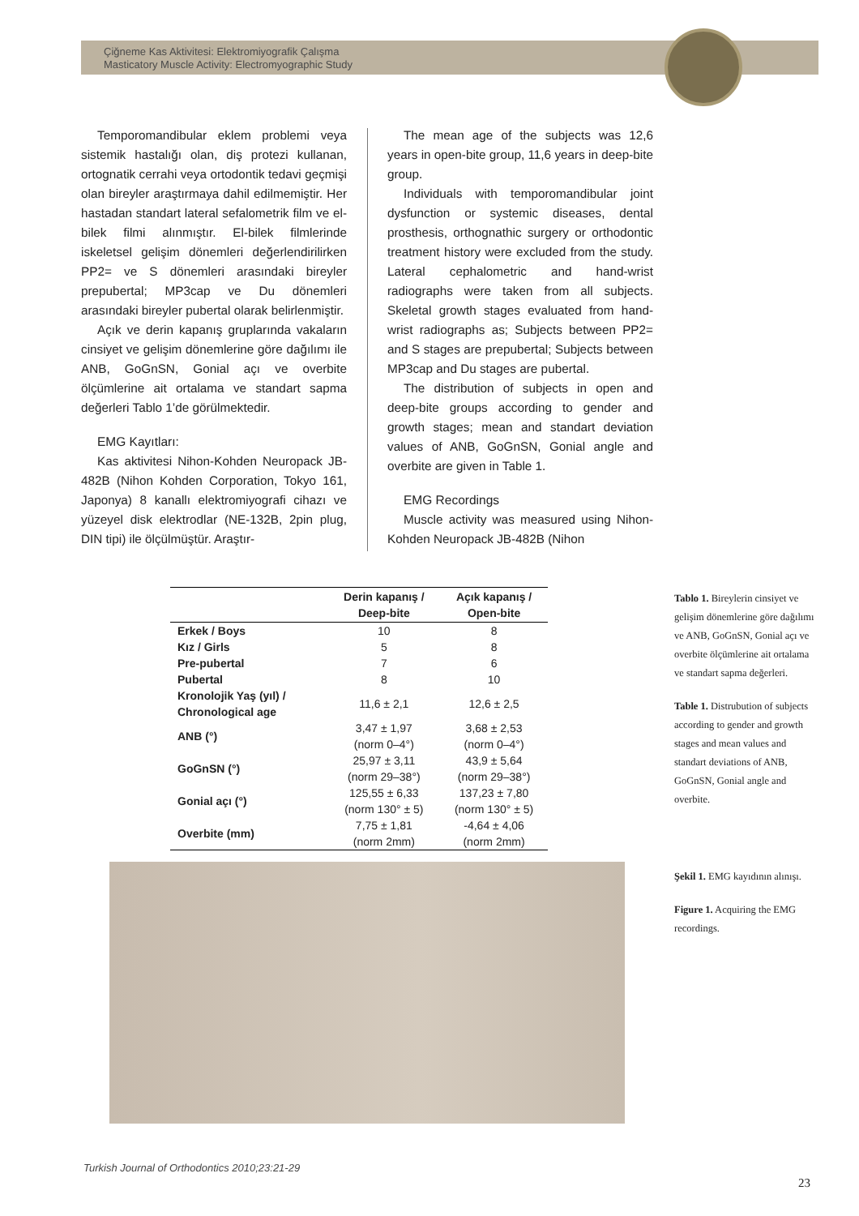Çiğneme Kas Aktivitesi: Elektromiyografik Çalışma
Masticatory Muscle Activity: Electromyographic Study
Temporomandibular eklem problemi veya sistemik hastalığı olan, diş protezi kullanan, ortognatik cerrahi veya ortodontik tedavi geçmişi olan bireyler araştırmaya dahil edilmemiştir. Her hastadan standart lateral sefalometrik film ve el-bilek filmi alınmıştır. El-bilek filmlerinde iskeletsel gelişim dönemleri değerlendirilirken PP2= ve S dönemleri arasındaki bireyler prepubertal; MP3cap ve Du dönemleri arasındaki bireyler pubertal olarak belirlenmiştir.
Açık ve derin kapanış gruplarında vakaların cinsiyet ve gelişim dönemlerine göre dağılımı ile ANB, GoGnSN, Gonial açı ve overbite ölçümlerine ait ortalama ve standart sapma değerleri Tablo 1’de görülmektedir.
EMG Kayıtları:
Kas aktivitesi Nihon-Kohden Neuropack JB-482B (Nihon Kohden Corporation, Tokyo 161, Japonya) 8 kanallı elektromiyografi cihazı ve yüzeyel disk elektrodlar (NE-132B, 2pin plug, DIN tipi) ile ölçülmüştür. Araştır-
The mean age of the subjects was 12,6 years in open-bite group, 11,6 years in deep-bite group.
Individuals with temporomandibular joint dysfunction or systemic diseases, dental prosthesis, orthognathic surgery or orthodontic treatment history were excluded from the study. Lateral cephalometric and hand-wrist radiographs were taken from all subjects. Skeletal growth stages evaluated from hand-wrist radiographs as; Subjects between PP2= and S stages are prepubertal; Subjects between MP3cap and Du stages are pubertal.
The distribution of subjects in open and deep-bite groups according to gender and growth stages; mean and standart deviation values of ANB, GoGnSN, Gonial angle and overbite are given in Table 1.
EMG Recordings
Muscle activity was measured using Nihon-Kohden Neuropack JB-482B (Nihon
| | Derin kapanış / Deep-bite | Açık kapanış / Open-bite |
| --- | --- | --- |
| Erkek / Boys | 10 | 8 |
| Kız / Girls | 5 | 8 |
| Pre-pubertal | 7 | 6 |
| Pubertal | 8 | 10 |
| Kronolojik Yaş (yıl) / Chronological age | 11,6 ± 2,1 | 12,6 ± 2,5 |
| ANB (°) | 3,47 ± 1,97 (norm 0–4°) | 3,68 ± 2,53 (norm 0–4°) |
| GoGnSN (°) | 25,97 ± 3,11 (norm 29–38°) | 43,9 ± 5,64 (norm 29–38°) |
| Gonial açı (°) | 125,55 ± 6,33 (norm 130° ± 5) | 137,23 ± 7,80 (norm 130° ± 5) |
| Overbite (mm) | 7,75 ± 1,81 (norm 2mm) | -4,64 ± 4,06 (norm 2mm) |
Tablo 1. Bireylerin cinsiyet ve gelişim dönemlerine göre dağılımı ve ANB, GoGnSN, Gonial açı ve overbite ölçümlerine ait ortalama ve standart sapma değerleri.
Table 1. Distrubution of subjects according to gender and growth stages and mean values and standart deviations of ANB, GoGnSN, Gonial angle and overbite.
Şekil 1. EMG kayıdının alınışı.
Figure 1. Acquiring the EMG recordings.
Turkish Journal of Orthodontics 2010;23:21-29
23